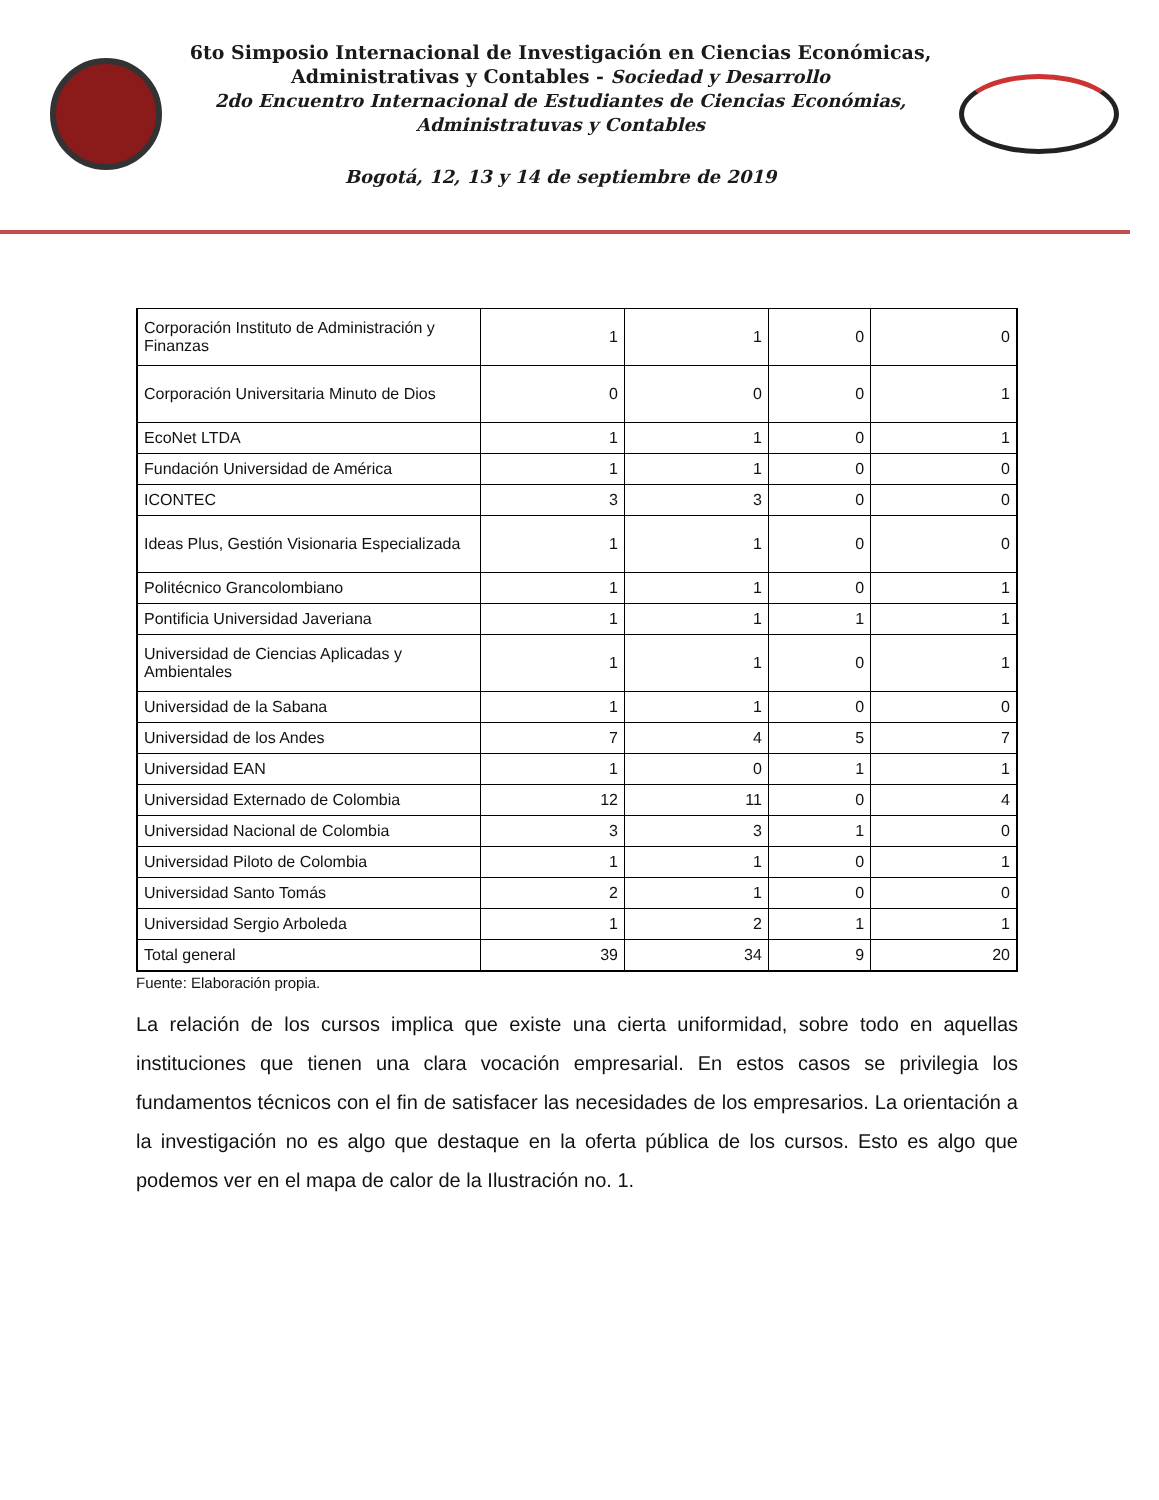6to Simposio Internacional de Investigación en Ciencias Económicas,
Administrativas y Contables - Sociedad y Desarrollo
2do Encuentro Internacional de Estudiantes de Ciencias Económias,
Administratuvas y Contables
Bogotá, 12, 13 y 14 de septiembre de 2019
| Corporación Instituto de Administración y Finanzas | 1 | 1 | 0 | 0 |
| Corporación Universitaria Minuto de Dios | 0 | 0 | 0 | 1 |
| EcoNet LTDA | 1 | 1 | 0 | 1 |
| Fundación Universidad de América | 1 | 1 | 0 | 0 |
| ICONTEC | 3 | 3 | 0 | 0 |
| Ideas Plus, Gestión Visionaria Especializada | 1 | 1 | 0 | 0 |
| Politécnico Grancolombiano | 1 | 1 | 0 | 1 |
| Pontificia Universidad Javeriana | 1 | 1 | 1 | 1 |
| Universidad de Ciencias Aplicadas y Ambientales | 1 | 1 | 0 | 1 |
| Universidad de la Sabana | 1 | 1 | 0 | 0 |
| Universidad de los Andes | 7 | 4 | 5 | 7 |
| Universidad EAN | 1 | 0 | 1 | 1 |
| Universidad Externado de Colombia | 12 | 11 | 0 | 4 |
| Universidad Nacional de Colombia | 3 | 3 | 1 | 0 |
| Universidad Piloto de Colombia | 1 | 1 | 0 | 1 |
| Universidad Santo Tomás | 2 | 1 | 0 | 0 |
| Universidad Sergio Arboleda | 1 | 2 | 1 | 1 |
| Total general | 39 | 34 | 9 | 20 |
Fuente: Elaboración propia.
La relación de los cursos implica que existe una cierta uniformidad, sobre todo en aquellas instituciones que tienen una clara vocación empresarial. En estos casos se privilegia los fundamentos técnicos con el fin de satisfacer las necesidades de los empresarios. La orientación a la investigación no es algo que destaque en la oferta pública de los cursos. Esto es algo que podemos ver en el mapa de calor de la Ilustración no. 1.